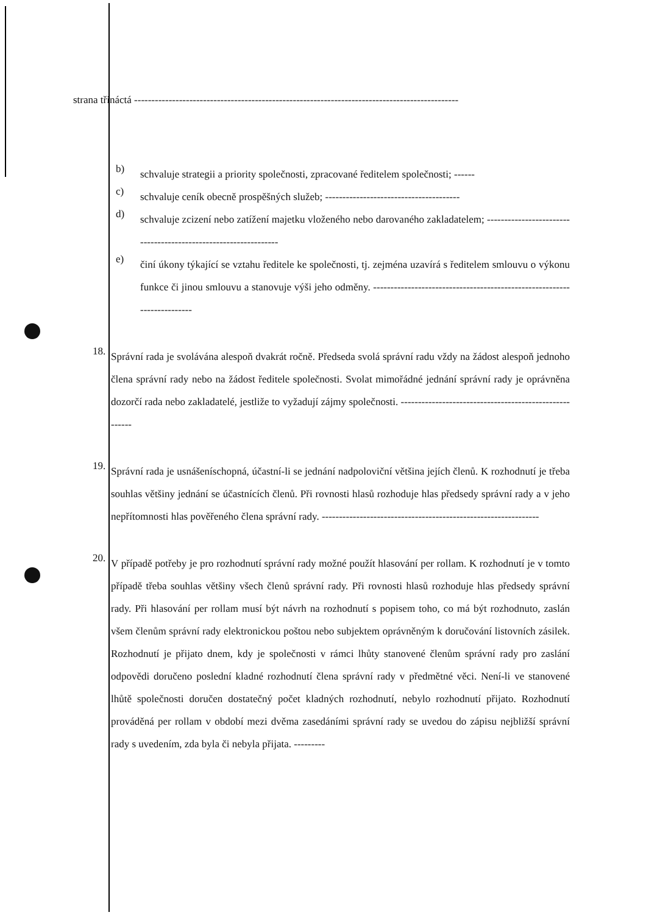strana třináctá ----------------------------------------------------------------------------------------------
b)
schvaluje strategii a priority společnosti, zpracované ředitelem společnosti; ------
c)
schvaluje ceník obecně prospěšných služeb; ---------------------------------------
d)
schvaluje zcizení nebo zatížení majetku vloženého nebo darovaného zakladatelem; ----------------------------------------------------------------
e)
činí úkony týkající se vztahu ředitele ke společnosti, tj. zejména uzavírá s ředitelem smlouvu o výkonu funkce či jinou smlouvu a stanovuje výši jeho odměny. ------------------------------------------------------------------------
18.
Správní rada je svolávána alespoň dvakrát ročně. Předseda svolá správní radu vždy na žádost alespoň jednoho člena správní rady nebo na žádost ředitele společnosti. Svolat mimořádné jednání správní rady je oprávněna dozorčí rada nebo zakladatelé, jestliže to vyžadují zájmy společnosti. -------------------------------------------------------
19.
Správní rada je usnášeníschopná, účastní-li se jednání nadpoloviční většina jejích členů. K rozhodnutí je třeba souhlas většiny jednání se účastnících členů. Při rovnosti hlasů rozhoduje hlas předsedy správní rady a v jeho nepřítomnosti hlas pověřeného člena správní rady. ---------------------------------------------------------------
20.
V případě potřeby je pro rozhodnutí správní rady možné použít hlasování per rollam. K rozhodnutí je v tomto případě třeba souhlas většiny všech členů správní rady. Při rovnosti hlasů rozhoduje hlas předsedy správní rady. Při hlasování per rollam musí být návrh na rozhodnutí s popisem toho, co má být rozhodnuto, zaslán všem členům správní rady elektronickou poštou nebo subjektem oprávněným k doručování listovních zásilek. Rozhodnutí je přijato dnem, kdy je společnosti v rámci lhůty stanovené členům správní rady pro zaslání odpovědi doručeno poslední kladné rozhodnutí člena správní rady v předmětné věci. Není-li ve stanovené lhůtě společnosti doručen dostatečný počet kladných rozhodnutí, nebylo rozhodnutí přijato. Rozhodnutí prováděná per rollam v období mezi dvěma zasedáními správní rady se uvedou do zápisu nejbližší správní rady s uvedením, zda byla či nebyla přijata. ---------